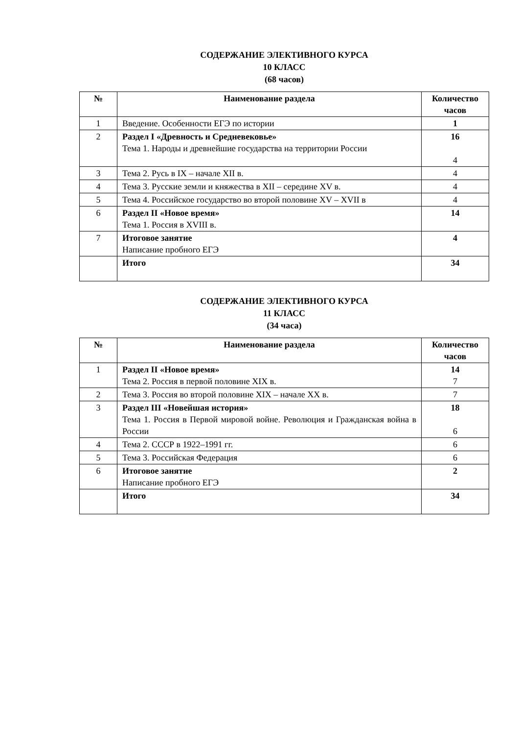СОДЕРЖАНИЕ ЭЛЕКТИВНОГО КУРСА
10 КЛАСС
(68 часов)
| № | Наименование раздела | Количество часов |
| --- | --- | --- |
| 1 | Введение. Особенности ЕГЭ по истории | 1 |
| 2 | Раздел I «Древность и Средневековье» Тема 1. Народы и древнейшие государства на территории России | 16 4 |
| 3 | Тема 2. Русь в IX – начале XII в. | 4 |
| 4 | Тема 3. Русские земли и княжества в XII – середине XV в. | 4 |
| 5 | Тема 4. Российское государство во второй половине XV – XVII в | 4 |
| 6 | Раздел II «Новое время» Тема 1. Россия в XVIII в. | 14 |
| 7 | Итоговое занятие Написание пробного ЕГЭ | 4 |
| | Итого | 34 |
СОДЕРЖАНИЕ ЭЛЕКТИВНОГО КУРСА
11 КЛАСС
(34 часа)
| № | Наименование раздела | Количество часов |
| --- | --- | --- |
| 1 | Раздел II «Новое время» Тема 2. Россия в первой половине XIX в. | 14 7 |
| 2 | Тема 3. Россия во второй половине XIX – начале XX в. | 7 |
| 3 | Раздел III «Новейшая история» Тема 1. Россия в Первой мировой войне. Революция и Гражданская война в России | 18 6 |
| 4 | Тема 2. СССР в 1922–1991 гг. | 6 |
| 5 | Тема 3. Российская Федерация | 6 |
| 6 | Итоговое занятие Написание пробного ЕГЭ | 2 |
| | Итого | 34 |